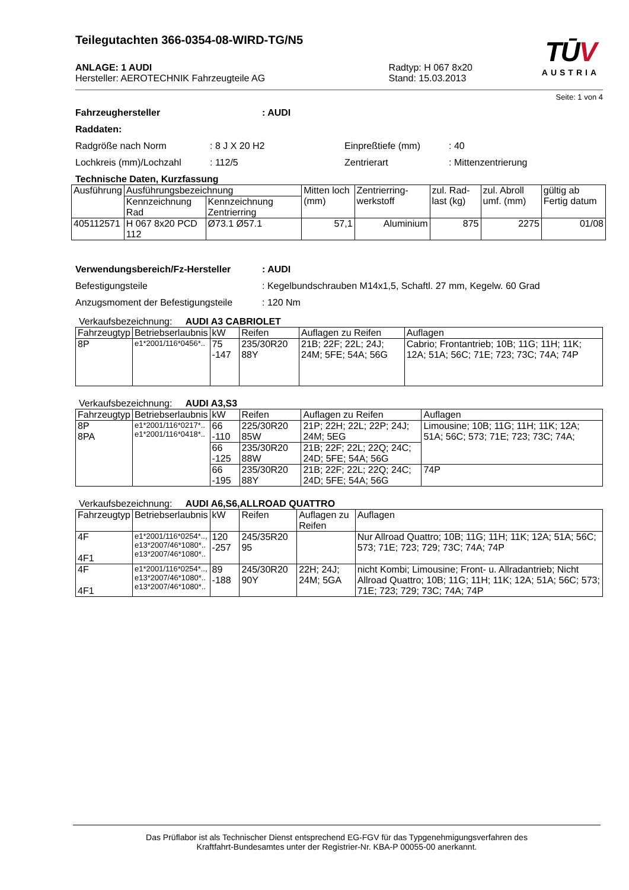TŪV
AUSTRIA
Teilegutachten 366-0354-08-WIRD-TG/N5
ANLAGE: 1 AUDI
Hersteller: AEROTECHNIK Fahrzeugteile AG
Radtyp: H 067 8x20
Stand: 15.03.2013
Seite: 1 von 4
Fahrzeughersteller: AUDI
Raddaten:
Radgröße nach Norm: 8 J X 20 H2 Einpreßtiefe (mm): 40
Lochkreis (mm)/Lochzahl: 112/5 Zentrierart: Mittenzentrierung
Technische Daten, Kurzfassung
| Ausführung | Ausführungsbezeichnung | | Mitten loch (mm) | Zentrierring-werkstoff | zul. Rad-last (kg) | zul. Abroll umf. (mm) | gültig ab Fertig datum |
| --- | --- | --- | --- | --- | --- | --- | --- |
| | Kennzeichnung Rad | Kennzeichnung Zentrierring | | | | | |
| 405112571 | H 067 8x20 PCD 112 | Ø73.1 Ø57.1 | 57,1 | Aluminium | 875 | 2275 | 01/08 |
Verwendungsbereich/Fz-Hersteller: AUDI
Befestigungsteile: Kegelbundschrauben M14x1,5, Schaftl. 27 mm, Kegelw. 60 Grad
Anzugsmoment der Befestigungsteile: 120 Nm
Verkaufsbezeichnung: AUDI A3 CABRIOLET
| Fahrzeugtyp | Betriebserlaubnis | kW | Reifen | Auflagen zu Reifen | Auflagen |
| --- | --- | --- | --- | --- | --- |
| 8P | e1*2001/116*0456*.. | 75 -147 | 235/30R20 88Y | 21B; 22F; 22L; 24J; 24M; 5FE; 54A; 56G | Cabrio; Frontantrieb; 10B; 11G; 11H; 11K; 12A; 51A; 56C; 71E; 723; 73C; 74A; 74P |
Verkaufsbezeichnung: AUDI A3,S3
| Fahrzeugtyp | Betriebserlaubnis | kW | Reifen | Auflagen zu Reifen | Auflagen |
| --- | --- | --- | --- | --- | --- |
| 8P 8PA | e1*2001/116*0217*.. e1*2001/116*0418*.. | 66 -110 | 225/30R20 85W | 21P; 22H; 22L; 22P; 24J; 24M; 5EG | Limousine; 10B; 11G; 11H; 11K; 12A; 51A; 56C; 573; 71E; 723; 73C; 74A; |
| | | 66 -125 | 235/30R20 88W | 21B; 22F; 22L; 22Q; 24C; 24D; 5FE; 54A; 56G | |
| | | 66 -195 | 235/30R20 88Y | 21B; 22F; 22L; 22Q; 24C; 24D; 5FE; 54A; 56G | 74P |
Verkaufsbezeichnung: AUDI A6,S6,ALLROAD QUATTRO
| Fahrzeugtyp | Betriebserlaubnis | kW | Reifen | Auflagen zu Reifen | Auflagen |
| --- | --- | --- | --- | --- | --- |
| 4F 4F1 | e1*2001/116*0254*.., e13*2007/46*1080*.. e13*2007/46*1080*.. | 120 -257 | 245/35R20 95 | | Nur Allroad Quattro; 10B; 11G; 11H; 11K; 12A; 51A; 56C; 573; 71E; 723; 729; 73C; 74A; 74P |
| 4F 4F1 | e1*2001/116*0254*.., e13*2007/46*1080*.. e13*2007/46*1080*.. | 89 -188 | 245/30R20 90Y | 22H; 24J; 24M; 5GA | nicht Kombi; Limousine; Front- u. Allradantrieb; Nicht Allroad Quattro; 10B; 11G; 11H; 11K; 12A; 51A; 56C; 573; 71E; 723; 729; 73C; 74A; 74P |
Das Prüflabor ist als Technischer Dienst entsprechend EG-FGV für das Typgenehmigungsverfahren des
Kraftfahrt-Bundesamtes unter der Registrier-Nr. KBA-P 00055-00 anerkannt.